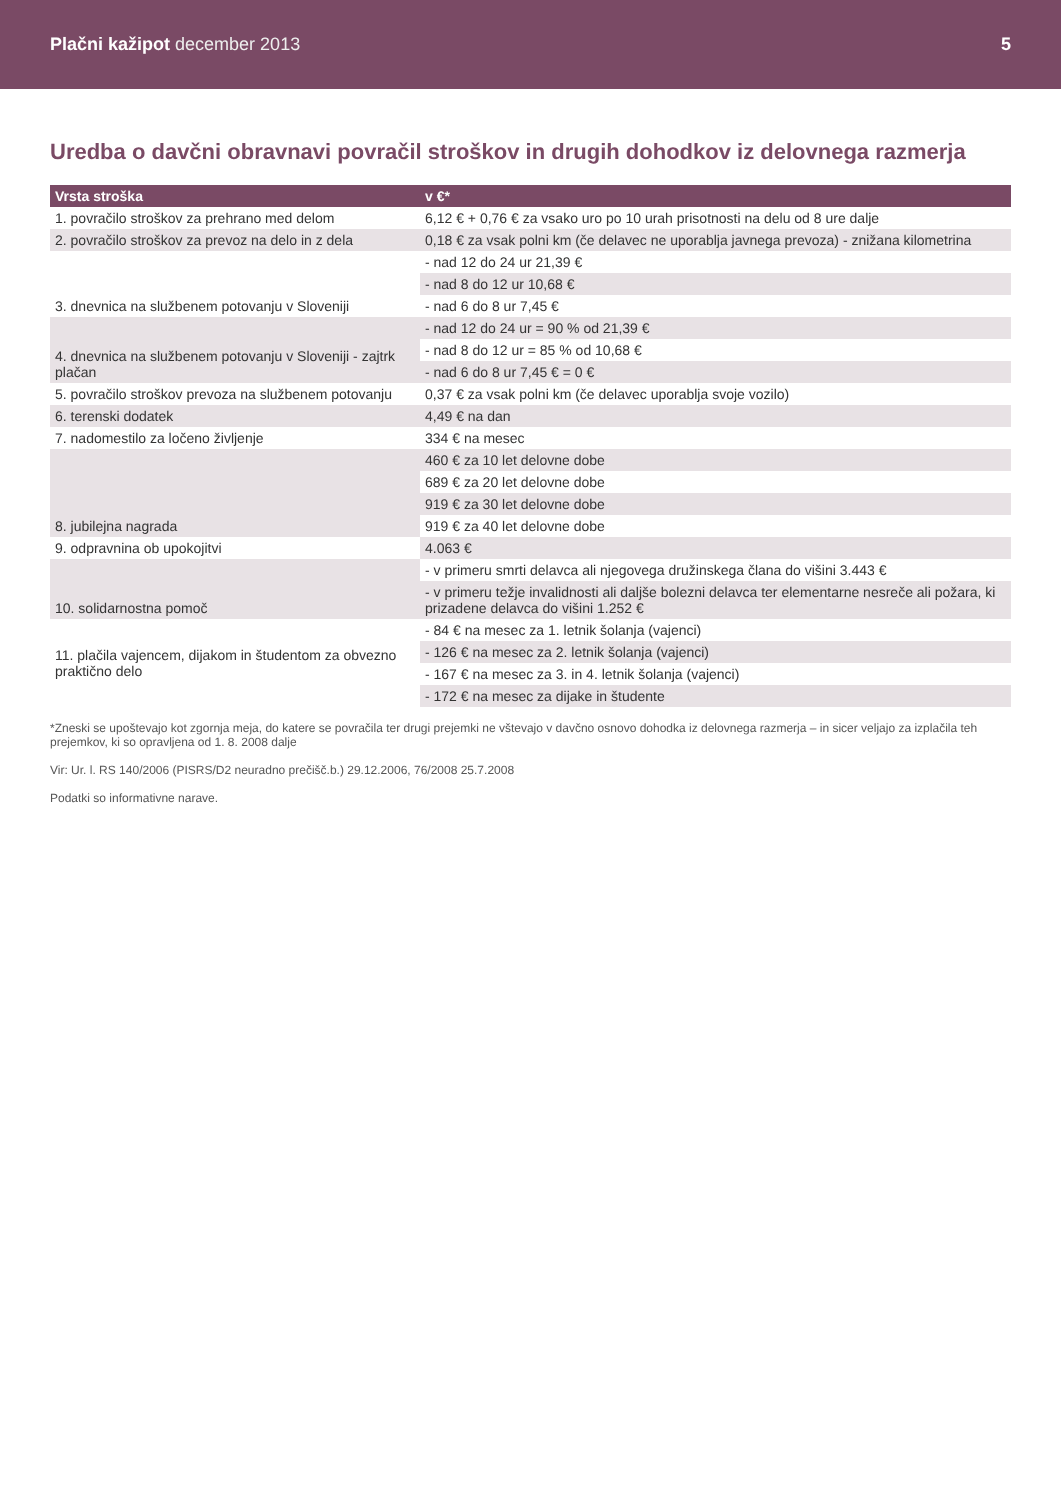Plačni kažipot december 2013 5
Uredba o davčni obravnavi povračil stroškov in drugih dohodkov iz delovnega razmerja
| Vrsta stroška | v €* |
| --- | --- |
| 1. povračilo stroškov za prehrano med delom | 6,12 € + 0,76 € za vsako uro po 10 urah prisotnosti na delu od 8 ure dalje |
| 2. povračilo stroškov za prevoz na delo in z dela | 0,18 € za vsak polni km (če delavec ne uporablja javnega prevoza) - znižana kilometrina |
| 3. dnevnica na službenem potovanju v Sloveniji | - nad 12 do 24 ur 21,39 € |
| | - nad 8 do 12 ur 10,68 € |
| | - nad 6 do 8 ur 7,45 € |
| 4. dnevnica na službenem potovanju v Sloveniji - zajtrk plačan | - nad 12 do 24 ur = 90 % od 21,39 € |
| | - nad 8 do 12 ur = 85 % od 10,68 € |
| | - nad 6 do 8 ur 7,45 € = 0 € |
| 5. povračilo stroškov prevoza na službenem potovanju | 0,37 € za vsak polni km (če delavec uporablja svoje vozilo) |
| 6. terenski dodatek | 4,49 € na dan |
| 7. nadomestilo za ločeno življenje | 334 € na mesec |
| 8. jubilejna nagrada | 460 € za 10 let delovne dobe |
| | 689 € za 20 let delovne dobe |
| | 919 € za 30 let delovne dobe |
| | 919 € za 40 let delovne dobe |
| 9. odpravnina ob upokojitvi | 4.063 € |
| 10. solidarnostna pomoč | - v primeru smrti delavca ali njegovega družinskega člana do višini 3.443 € |
| | - v primeru težje invalidnosti ali daljše bolezni delavca ter elementarne nesreče ali požara, ki prizadene delavca do višini 1.252 € |
| 11. plačila vajencem, dijakom in študentom za obvezno praktično delo | - 84 € na mesec za 1. letnik šolanja (vajenci) |
| | - 126 € na mesec za 2. letnik šolanja (vajenci) |
| | - 167 € na mesec za 3. in 4. letnik šolanja (vajenci) |
| | - 172 € na mesec za dijake in študente |
*Zneski se upoštevajo kot zgornja meja, do katere se povračila ter drugi prejemki ne vštevajo v davčno osnovo dohodka iz delovnega razmerja – in sicer veljajo za izplačila teh prejemkov, ki so opravljena od 1. 8. 2008 dalje
Vir: Ur. l. RS 140/2006 (PISRS/D2 neuradno prečišč.b.) 29.12.2006, 76/2008 25.7.2008
Podatki so informativne narave.